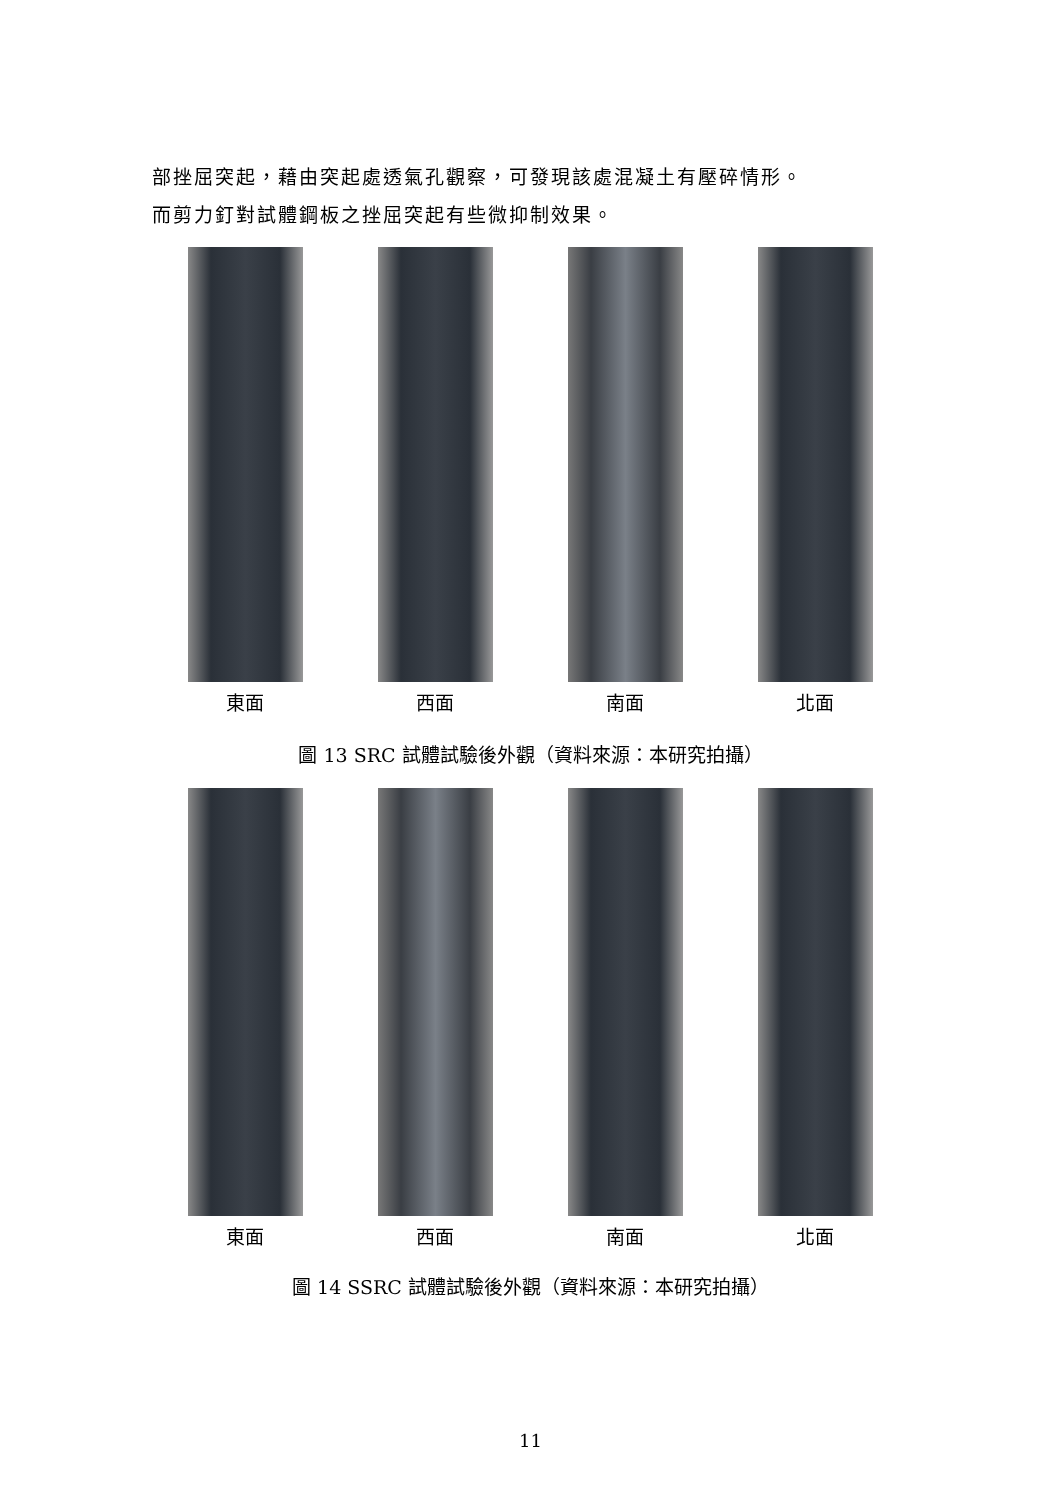部挫屈突起，藉由突起處透氣孔觀察，可發現該處混凝土有壓碎情形。
而剪力釘對試體鋼板之挫屈突起有些微抑制效果。
東面 西面 南面 北面
圖 13 SRC 試體試驗後外觀（資料來源：本研究拍攝）
東面 西面 南面 北面
圖 14 SSRC 試體試驗後外觀（資料來源：本研究拍攝）
11